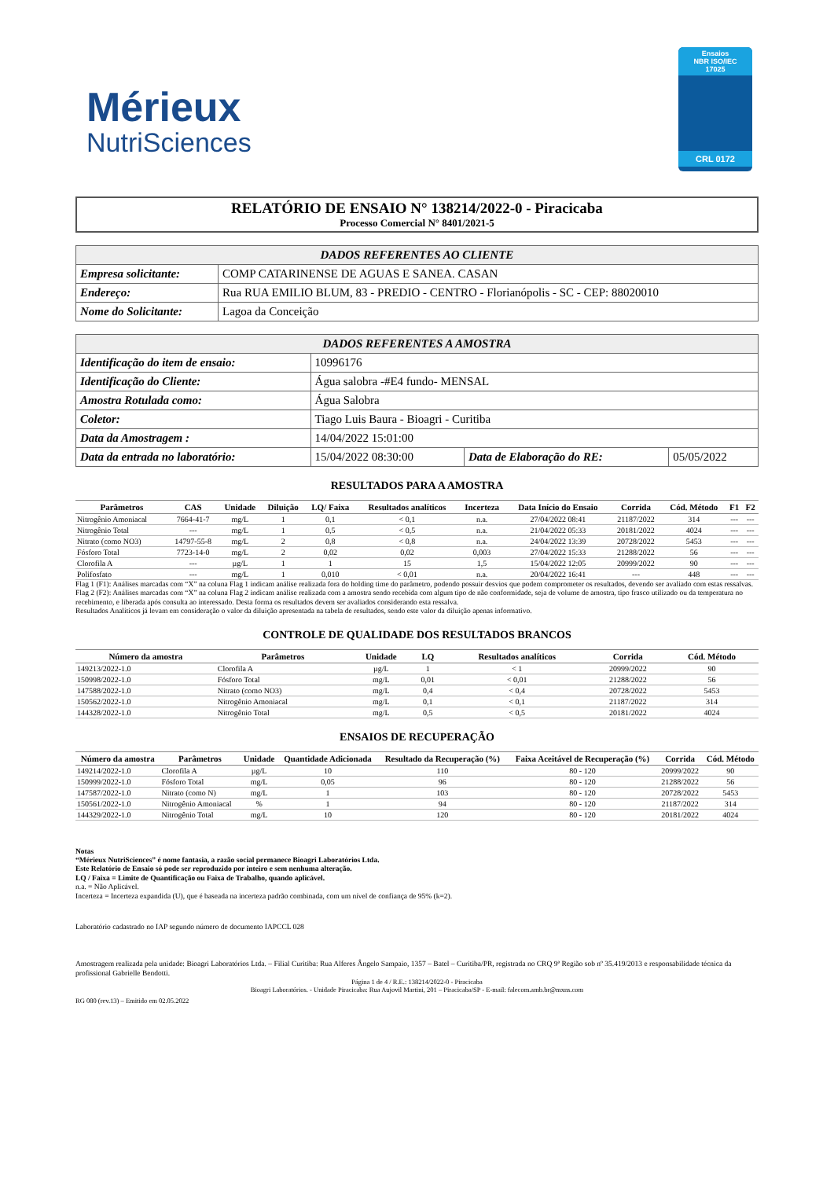Mérieux
NutriSciences
Ensaios
NBR ISO/IEC
17025
CRL 0172
RELATÓRIO DE ENSAIO N° 138214/2022-0 - Piracicaba
Processo Comercial N° 8401/2021-5
| DADOS REFERENTES AO CLIENTE | |
| --- | --- |
| Empresa solicitante: | COMP CATARINENSE DE AGUAS E SANEA. CASAN |
| Endereço: | Rua RUA EMILIO BLUM, 83 - PREDIO - CENTRO - Florianópolis - SC - CEP: 88020010 |
| Nome do Solicitante: | Lagoa da Conceição |
| DADOS REFERENTES A AMOSTRA | | | |
| --- | --- | --- | --- |
| Identificação do item de ensaio: | 10996176 | | |
| Identificação do Cliente: | Água salobra -#E4 fundo- MENSAL | | |
| Amostra Rotulada como: | Água Salobra | | |
| Coletor: | Tiago Luis Baura - Bioagri - Curitiba | | |
| Data da Amostragem : | 14/04/2022 15:01:00 | | |
| Data da entrada no laboratório: | 15/04/2022 08:30:00 | Data de Elaboração do RE: | 05/05/2022 |
RESULTADOS PARA A AMOSTRA
| Parâmetros | CAS | Unidade | Diluição | LQ/ Faixa | Resultados analíticos | Incerteza | Data Início do Ensaio | Corrida | Cód. Método | F1 | F2 |
| --- | --- | --- | --- | --- | --- | --- | --- | --- | --- | --- | --- |
| Nitrogênio Amoniacal | 7664-41-7 | mg/L | 1 | 0,1 | < 0,1 | n.a. | 27/04/2022 08:41 | 21187/2022 | 314 | --- | --- |
| Nitrogênio Total | --- | mg/L | 1 | 0,5 | < 0,5 | n.a. | 21/04/2022 05:33 | 20181/2022 | 4024 | --- | --- |
| Nitrato (como NO3) | 14797-55-8 | mg/L | 2 | 0,8 | < 0,8 | n.a. | 24/04/2022 13:39 | 20728/2022 | 5453 | --- | --- |
| Fósforo Total | 7723-14-0 | mg/L | 2 | 0,02 | 0,02 | 0,003 | 27/04/2022 15:33 | 21288/2022 | 56 | --- | --- |
| Clorofila A | --- | µg/L | 1 | 1 | 15 | 1,5 | 15/04/2022 12:05 | 20999/2022 | 90 | --- | --- |
| Polifosfato | --- | mg/L | 1 | 0,010 | < 0,01 | n.a. | 20/04/2022 16:41 | --- | 448 | --- | --- |
Flag 1 (F1): Análises marcadas com “X” na coluna Flag 1 indicam análise realizada fora do holding time do parâmetro, podendo possuir desvios que podem comprometer os resultados, devendo ser avaliado com estas ressalvas.
Flag 2 (F2): Análises marcadas com “X” na coluna Flag 2 indicam análise realizada com a amostra sendo recebida com algum tipo de não conformidade, seja de volume de amostra, tipo frasco utilizado ou da temperatura no recebimento, e liberada após consulta ao interessado. Desta forma os resultados devem ser avaliados considerando esta ressalva.
Resultados Analíticos já levam em consideração o valor da diluição apresentada na tabela de resultados, sendo este valor da diluição apenas informativo.
CONTROLE DE QUALIDADE DOS RESULTADOS BRANCOS
| Número da amostra | Parâmetros | Unidade | LQ | Resultados analíticos | Corrida | Cód. Método |
| --- | --- | --- | --- | --- | --- | --- |
| 149213/2022-1.0 | Clorofila A | µg/L | 1 | < 1 | 20999/2022 | 90 |
| 150998/2022-1.0 | Fósforo Total | mg/L | 0,01 | < 0,01 | 21288/2022 | 56 |
| 147588/2022-1.0 | Nitrato (como NO3) | mg/L | 0,4 | < 0,4 | 20728/2022 | 5453 |
| 150562/2022-1.0 | Nitrogênio Amoniacal | mg/L | 0,1 | < 0,1 | 21187/2022 | 314 |
| 144328/2022-1.0 | Nitrogênio Total | mg/L | 0,5 | < 0,5 | 20181/2022 | 4024 |
ENSAIOS DE RECUPERAÇÃO
| Número da amostra | Parâmetros | Unidade | Quantidade Adicionada | Resultado da Recuperação (%) | Faixa Aceitável de Recuperação (%) | Corrida | Cód. Método |
| --- | --- | --- | --- | --- | --- | --- | --- |
| 149214/2022-1.0 | Clorofila A | µg/L | 10 | 110 | 80 - 120 | 20999/2022 | 90 |
| 150999/2022-1.0 | Fósforo Total | mg/L | 0,05 | 96 | 80 - 120 | 21288/2022 | 56 |
| 147587/2022-1.0 | Nitrato (como N) | mg/L | 1 | 103 | 80 - 120 | 20728/2022 | 5453 |
| 150561/2022-1.0 | Nitrogênio Amoniacal | % | 1 | 94 | 80 - 120 | 21187/2022 | 314 |
| 144329/2022-1.0 | Nitrogênio Total | mg/L | 10 | 120 | 80 - 120 | 20181/2022 | 4024 |
Notas
“Mérieux NutriSciences” é nome fantasia, a razão social permanece Bioagri Laboratórios Ltda.
Este Relatório de Ensaio só pode ser reproduzido por inteiro e sem nenhuma alteração.
LQ / Faixa = Limite de Quantificação ou Faixa de Trabalho, quando aplicável.
n.a. = Não Aplicável.
Incerteza = Incerteza expandida (U), que é baseada na incerteza padrão combinada, com um nível de confiança de 95% (k=2).
Laboratório cadastrado no IAP segundo número de documento IAPCCL 028
Amostragem realizada pela unidade: Bioagri Laboratórios Ltda. – Filial Curitiba: Rua Alferes Ângelo Sampaio, 1357 – Batel – Curitiba/PR, registrada no CRQ 9ª Região sob nº 35.419/2013 e responsabilidade técnica da profissional Gabrielle Bendotti.
Página 1 de 4 / R.E.: 138214/2022-0 - Piracicaba
Bioagri Laboratórios. - Unidade Piracicaba: Rua Aujovil Martini, 201 – Piracicaba/SP - E-mail: falecom.amb.br@mxns.com
RG 080 (rev.13) – Emitido em 02.05.2022